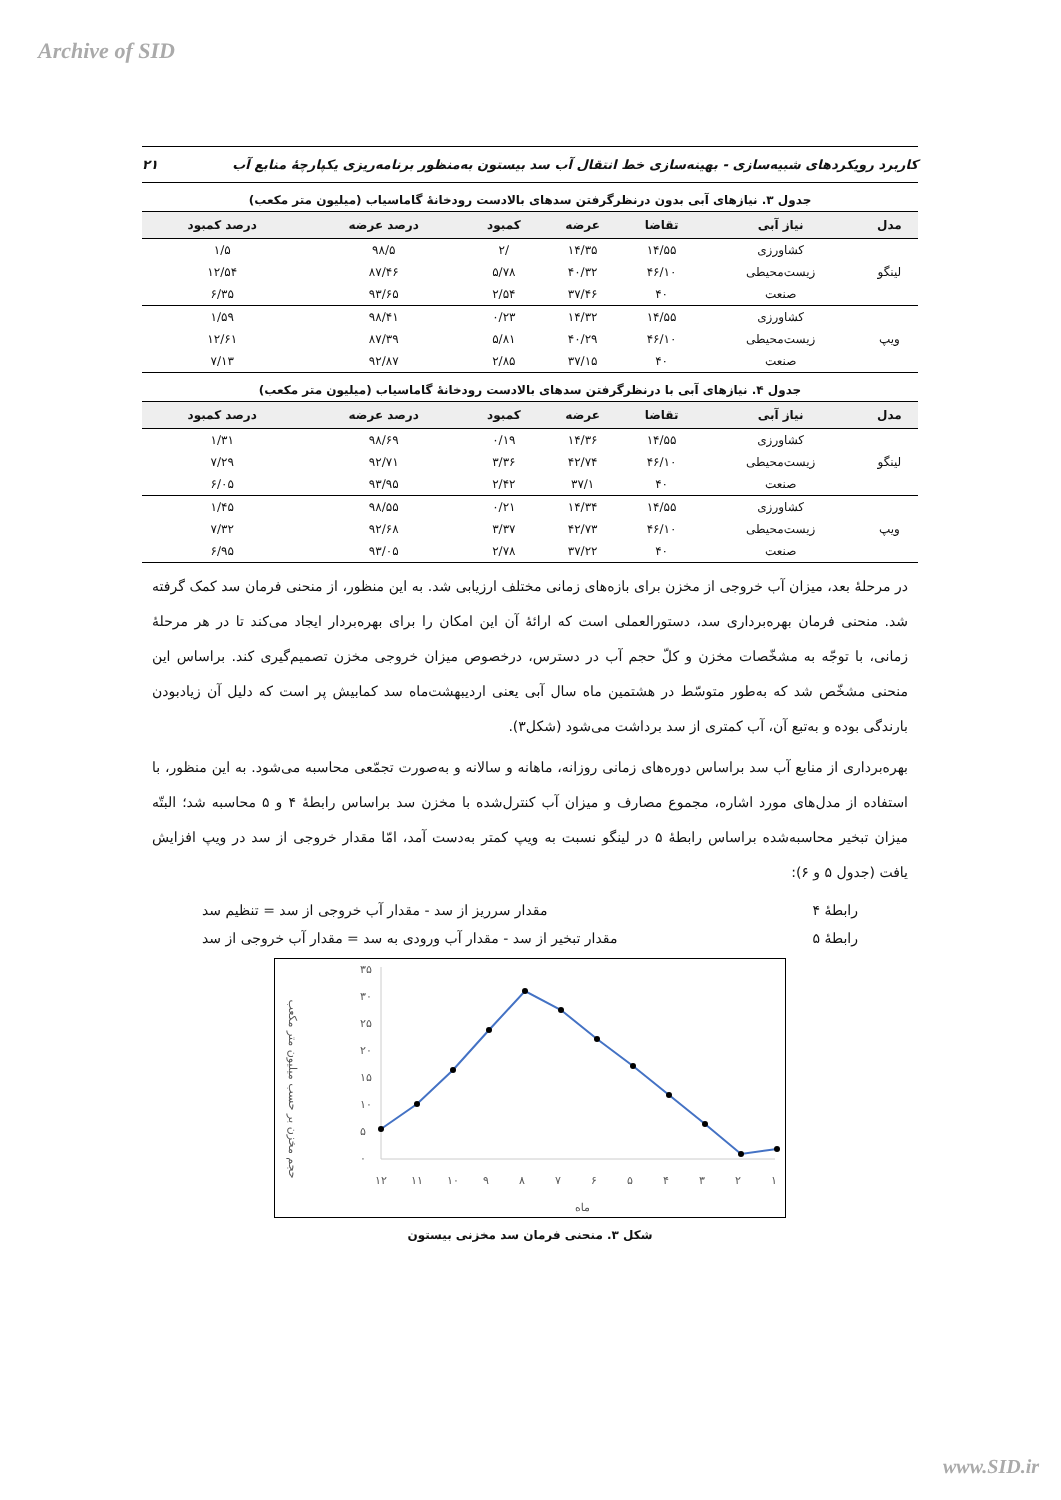Archive of SID
کاربرد رویکردهای شبیه‌سازی - بهینه‌سازی خط انتقال آب سد بیستون به‌منظور برنامه‌ریزی یکپارچهٔ منابع آب ۲۱
جدول ۳. نیازهای آبی بدون درنظرگرفتن سدهای بالادست رودخانهٔ گاماسیاب (میلیون متر مکعب)
| مدل | نیاز آبی | تقاضا | عرضه | کمبود | درصد عرضه | درصد کمبود |
| --- | --- | --- | --- | --- | --- | --- |
| لینگو | کشاورزی | ۱۴/۵۵ | ۱۴/۳۵ | /۲ | ۹۸/۵ | ۱/۵ |
| | زیست‌محیطی | ۴۶/۱۰ | ۴۰/۳۲ | ۵/۷۸ | ۸۷/۴۶ | ۱۲/۵۴ |
| | صنعت | ۴۰ | ۳۷/۴۶ | ۲/۵۴ | ۹۳/۶۵ | ۶/۳۵ |
| ویپ | کشاورزی | ۱۴/۵۵ | ۱۴/۳۲ | ۰/۲۳ | ۹۸/۴۱ | ۱/۵۹ |
| | زیست‌محیطی | ۴۶/۱۰ | ۴۰/۲۹ | ۵/۸۱ | ۸۷/۳۹ | ۱۲/۶۱ |
| | صنعت | ۴۰ | ۳۷/۱۵ | ۲/۸۵ | ۹۲/۸۷ | ۷/۱۳ |
جدول ۴. نیازهای آبی با درنظرگرفتن سدهای بالادست رودخانهٔ گاماسیاب (میلیون متر مکعب)
| مدل | نیاز آبی | تقاضا | عرضه | کمبود | درصد عرضه | درصد کمبود |
| --- | --- | --- | --- | --- | --- | --- |
| لینگو | کشاورزی | ۱۴/۵۵ | ۱۴/۳۶ | ۰/۱۹ | ۹۸/۶۹ | ۱/۳۱ |
| | زیست‌محیطی | ۴۶/۱۰ | ۴۲/۷۴ | ۳/۳۶ | ۹۲/۷۱ | ۷/۲۹ |
| | صنعت | ۴۰ | ۳۷/۱ | ۲/۴۲ | ۹۳/۹۵ | ۶/۰۵ |
| ویپ | کشاورزی | ۱۴/۵۵ | ۱۴/۳۴ | ۰/۲۱ | ۹۸/۵۵ | ۱/۴۵ |
| | زیست‌محیطی | ۴۶/۱۰ | ۴۲/۷۳ | ۳/۳۷ | ۹۲/۶۸ | ۷/۳۲ |
| | صنعت | ۴۰ | ۳۷/۲۲ | ۲/۷۸ | ۹۳/۰۵ | ۶/۹۵ |
در مرحلهٔ بعد، میزان آب خروجی از مخزن برای بازه‌های زمانی مختلف ارزیابی شد. به این منظور، از منحنی فرمان سد کمک گرفته شد. منحنی فرمان بهره‌برداری سد، دستورالعملی است که ارائهٔ آن این امکان را برای بهره‌بردار ایجاد می‌کند تا در هر مرحلهٔ زمانی، با توجّه به مشخّصات مخزن و کلّ حجم آب در دسترس، درخصوص میزان خروجی مخزن تصمیم‌گیری کند. براساس این منحنی مشخّص شد که به‌طور متوسّط در هشتمین ماه سال آبی یعنی اردیبهشت‌ماه سد کمابیش پر است که دلیل آن زیادبودن بارندگی بوده و به‌تبع آن، آب کمتری از سد برداشت می‌شود (شکل۳).
بهره‌برداری از منابع آب سد براساس دوره‌های زمانی روزانه، ماهانه و سالانه و به‌صورت تجمّعی محاسبه می‌شود. به این منظور، با استفاده از مدل‌های مورد اشاره، مجموع مصارف و میزان آب کنترل‌شده با مخزن سد براساس رابطهٔ ۴ و ۵ محاسبه شد؛ البتّه میزان تبخیر محاسبه‌شده براساس رابطهٔ ۵ در لینگو نسبت به ویپ کمتر به‌دست آمد، امّا مقدار خروجی از سد در ویپ افزایش یافت (جدول ۵ و ۶):
رابطهٔ ۴ مقدار سرریز از سد - مقدار آب خروجی از سد = تنظیم سد
رابطهٔ ۵ مقدار تبخیر از سد - مقدار آب ورودی به سد = مقدار آب خروجی از سد
حجم مخزن بر حسب میلیون متر مکعب
۳۵
۳۰
۲۵
۲۰
۱۵
۱۰
۵
۰
۱۲
۱۱
۱۰
۹
۸
۷
۶
۵
۴
۳
۲
۱
ماه
شکل ۳. منحنی فرمان سد مخزنی بیستون
www.SID.ir